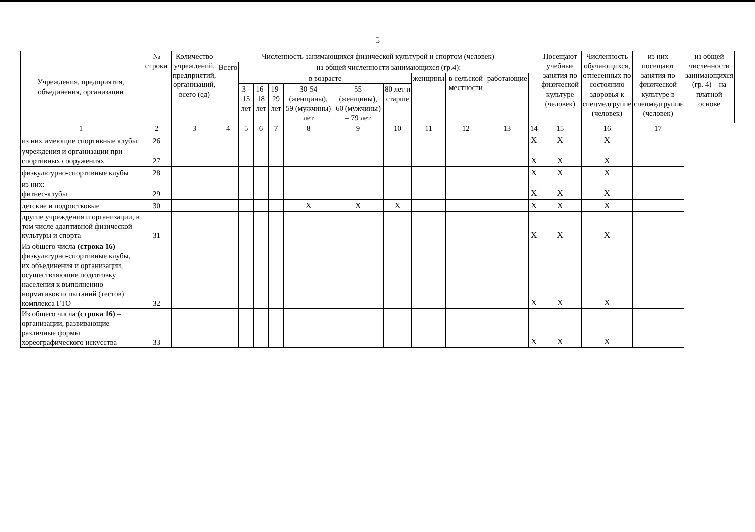5
| Учреждения, предприятия, объединения, организации | № строки | Количество учреждений, предприятий, организаций, всего (ед) | Численность занимающихся физической культурой и спортом (человек) | | | | | | | | | | | Посещают учебные занятия по физической культуре (человек) | Численность обучающихся, отнесенных по состоянию здоровья к спецмедгруппе (человек) | из них посещают занятия по физической культуре в спецмедгруппе (человек) | из общей численности занимающихся (гр. 4) – на платной основе |
| --- | --- | --- | --- | --- | --- | --- | --- | --- | --- | --- | --- | --- | --- | --- | --- | --- | --- |
| | | | Всего | из общей численности занимающихся (гр.4): | | | | | | | | | | | | | |
| | | | | в возрасте | | | | | | женщины | в сельской местности | работающие | | | | | |
| | | | | 3 - 15 лет | 16-18 лет | 19-29 лет | 30-54 (женщины), 59 (мужчины) лет | 55 (женщины), 60 (мужчины) – 79 лет | 80 лет и старше | | | | | | | | |
| 1 | 2 | 3 | 4 | 5 | 6 | 7 | 8 | 9 | 10 | 11 | 12 | 13 | 14 | 15 | 16 | 17 | |
| из них имеющие спортивные клубы | 26 | | | | | | | | | | | | X | X | X | | |
| учреждения и организации при спортивных сооружениях | 27 | | | | | | | | | | | | X | X | X | | |
| физкультурно-спортивные клубы | 28 | | | | | | | | | | | | X | X | X | | |
| из них: фитнес-клубы | 29 | | | | | | | | | | | | X | X | X | | |
| детские и подростковые | 30 | | | | | | X | X | X | | | | X | X | X | | |
| другие учреждения и организации, в том числе адаптивной физической культуры и спорта | 31 | | | | | | | | | | | | X | X | X | | |
| Из общего числа (строка 16) – физкультурно-спортивные клубы, их объединения и организации, осуществляющие подготовку населения к выполнению нормативов испытаний (тестов) комплекса ГТО | 32 | | | | | | | | | | | | X | X | X | | |
| Из общего числа (строка 16) – организации, развивающие различные формы хореографического искусства | 33 | | | | | | | | | | | | X | X | X | | |